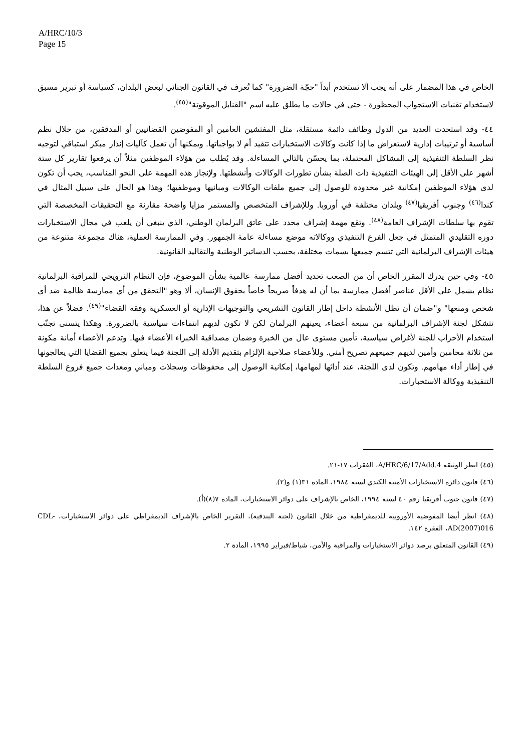A/HRC/10/3
Page 15
الخاص في هذا المضمار على أنه يجب ألا تستخدم أبداً "حجّة الضرورة" كما تُعرف في القانون الجنائي لبعض البلدان، كسياسة أو تبرير مسبق لاستخدام تقنيات الاستجواب المحظورة - حتى في حالات ما يطلق عليه اسم "القنابل الموقوتة"<sup>(٤٥)</sup>.
٤٤- وقد استحدث العديد من الدول وظائف دائمة مستقلة، مثل المفتشين العامين أو المفوضين القضائيين أو المدققين، من خلال نظم أساسية أو ترتيبات إدارية لاستعراض ما إذا كانت وكالات الاستخبارات تتقيد أم لا بواجباتها. ويمكنها أن تعمل كآليات إنذار مبكر استباقي لتوجيه نظر السلطة التنفيذية إلى المشاكل المحتملة، بما يحسّن بالتالي المساءلة. وقد يُطلب من هؤلاء الموظفين مثلاً أن يرفعوا تقارير كل ستة أشهر على الأقل إلى الهيئات التنفيذية ذات الصلة بشأن تطورات الوكالات وأنشطتها. ولإنجاز هذه المهمة على النحو المناسب، يجب أن تكون لدى هؤلاء الموظفين إمكانية غير محدودة للوصول إلى جميع ملفات الوكالات ومبانيها وموظفيها؛ وهذا هو الحال على سبيل المثال في كندا<sup>(٤٦)</sup> وجنوب أفريقيا<sup>(٤٧)</sup> وبلدان مختلفة في أوروبا. وللإشراف المتخصص والمستمر مزايا واضحة مقارنة مع التحقيقات المخصصة التي تقوم بها سلطات الإشراف العامة<sup>(٤٨)</sup>. وتقع مهمة إشراف محدد على عاتق البرلمان الوطني، الذي ينبغي أن يلعب في مجال الاستخبارات دوره التقليدي المتمثل في جعل الفرع التنفيذي ووكالاته موضع مساءلة عامة الجمهور. وفي الممارسة العملية، هناك مجموعة متنوعة من هيئات الإشراف البرلمانية التي تتسم جميعها بسمات مختلفة، بحسب الدساتير الوطنية والتقاليد القانونية.
٤٥- وفي حين يدرك المقرر الخاص أن من الصعب تحديد أفضل ممارسة عالمية بشأن الموضوع، فإن النظام النرويجي للمراقبة البرلمانية نظام يشمل على الأقل عناصر أفضل ممارسة بما أن له هدفاً صريحاً خاصاً بحقوق الإنسان، ألا وهو "التحقق من أي ممارسة ظالمة ضد أي شخص ومنعها" و"ضمان أن تظل الأنشطة داخل إطار القانون التشريعي والتوجيهات الإدارية أو العسكرية وفقه القضاء"<sup>(٤٩)</sup>. فضلاً عن هذا، تتشكل لجنة الإشراف البرلمانية من سبعة أعضاء، يعينهم البرلمان لكن لا تكون لديهم انتماءات سياسية بالضرورة. وهكذا يتسنى تجنّب استخدام الأحزاب للجنة لأغراض سياسية، تأمين مستوى عال من الخبرة وضمان مصداقية الخبراء الأعضاء فيها. وتدعم الأعضاء أمانة مكونة من ثلاثة محامين وأمين لديهم جميعهم تصريح أمني. وللأعضاء صلاحية الإلزام بتقديم الأدلة إلى اللجنة فيما يتعلق بجميع القضايا التي يعالجونها في إطار أداء مهامهم. وتكون لدى اللجنة، عند أدائها لمهامها، إمكانية الوصول إلى محفوظات وسجلات ومباني ومعدات جميع فروع السلطة التنفيذية ووكالة الاستخبارات.
(٤٥) انظر الوثيقة A/HRC/6/17/Add.4، الفقرات ١٧-٢١.
(٤٦) قانون دائرة الاستخبارات الأمنية الكندي لسنة ١٩٨٤، المادة ٣١(١) و(٢).
(٤٧) قانون جنوب أفريقيا رقم ٤٠ لسنة ١٩٩٤، الخاص بالإشراف على دوائر الاستخبارات، المادة ٧(٨)(أ).
(٤٨) انظر أيضا المفوضية الأوروبية للديمقراطية من خلال القانون (لجنة البندقية)، التقرير الخاص بالإشراف الديمقراطي على دوائر الاستخبارات، CDL-AD(2007)016، الفقرة ١٤٢.
(٤٩) القانون المتعلق برصد دوائر الاستخبارات والمراقبة والأمن، شباط/فبراير ١٩٩٥، المادة ٢.